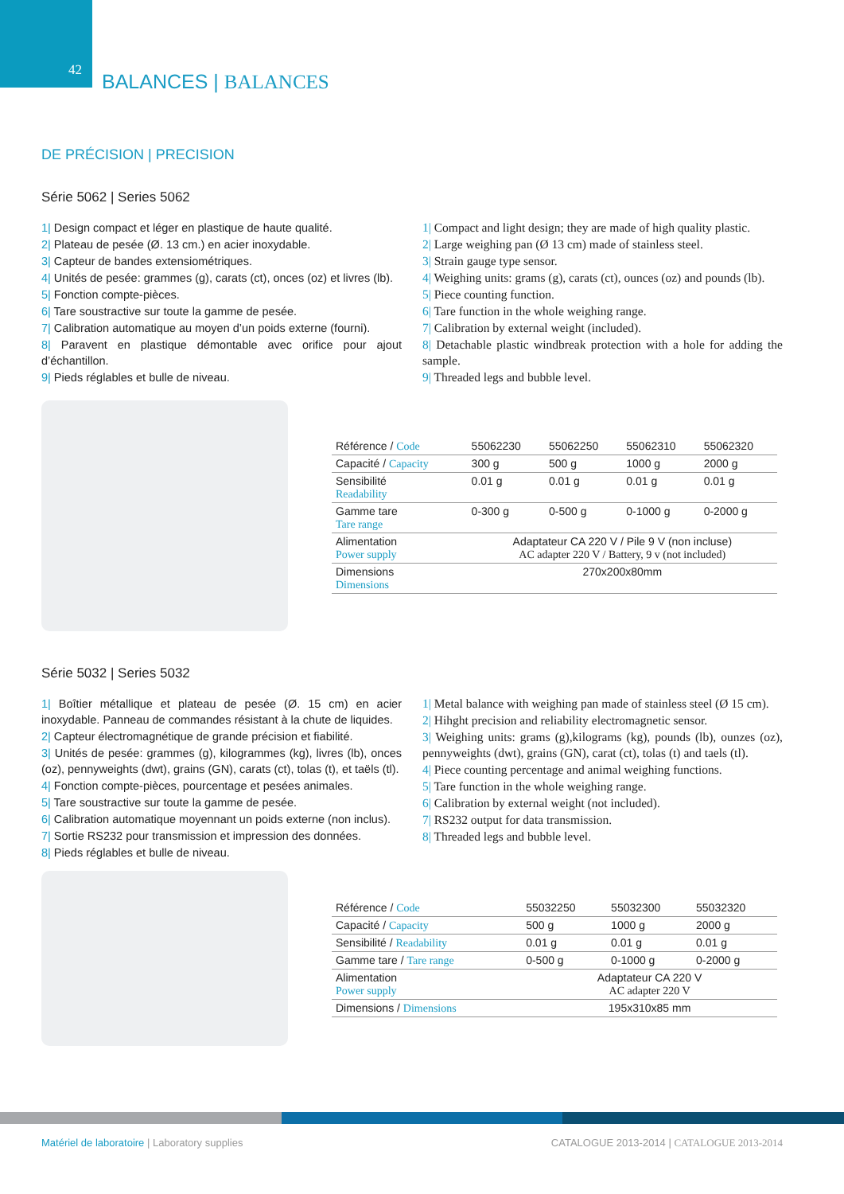42 BALANCES | BALANCES
DE PRÉCISION | PRECISION
Série 5062 | Series 5062
1| Design compact et léger en plastique de haute qualité.
2| Plateau de pesée (Ø. 13 cm.) en acier inoxydable.
3| Capteur de bandes extensiométriques.
4| Unités de pesée: grammes (g), carats (ct), onces (oz) et livres (lb).
5| Fonction compte-pièces.
6| Tare soustractive sur toute la gamme de pesée.
7| Calibration automatique au moyen d’un poids externe (fourni).
8| Paravent en plastique démontable avec orifice pour ajout d’échantillon.
9| Pieds réglables et bulle de niveau.
1| Compact and light design; they are made of high quality plastic.
2| Large weighing pan (Ø 13 cm) made of stainless steel.
3| Strain gauge type sensor.
4| Weighing units: grams (g), carats (ct), ounces (oz) and pounds (lb).
5| Piece counting function.
6| Tare function in the whole weighing range.
7| Calibration by external weight (included).
8| Detachable plastic windbreak protection with a hole for adding the sample.
9| Threaded legs and bubble level.
| Référence / Code | 55062230 | 55062250 | 55062310 | 55062320 |
| Capacité / Capacity | 300 g | 500 g | 1000 g | 2000 g |
| Sensibilité Readability | 0.01 g | 0.01 g | 0.01 g | 0.01 g |
| Gamme tare Tare range | 0-300 g | 0-500 g | 0-1000 g | 0-2000 g |
| Alimentation Power supply | Adaptateur CA 220 V / Pile 9 V (non incluse) AC adapter 220 V / Battery, 9 v (not included) | | | |
| Dimensions Dimensions | 270x200x80mm | | | |
Série 5032 | Series 5032
1| Boîtier métallique et plateau de pesée (Ø. 15 cm) en acier inoxydable. Panneau de commandes résistant à la chute de liquides.
2| Capteur électromagnétique de grande précision et fiabilité.
3| Unités de pesée: grammes (g), kilogrammes (kg), livres (lb), onces (oz), pennyweights (dwt), grains (GN), carats (ct), tolas (t), et taëls (tl).
4| Fonction compte-pièces, pourcentage et pesées animales.
5| Tare soustractive sur toute la gamme de pesée.
6| Calibration automatique moyennant un poids externe (non inclus).
7| Sortie RS232 pour transmission et impression des données.
8| Pieds réglables et bulle de niveau.
1| Metal balance with weighing pan made of stainless steel (Ø 15 cm).
2| Hihght precision and reliability electromagnetic sensor.
3| Weighing units: grams (g),kilograms (kg), pounds (lb), ounzes (oz), pennyweights (dwt), grains (GN), carat (ct), tolas (t) and taels (tl).
4| Piece counting percentage and animal weighing functions.
5| Tare function in the whole weighing range.
6| Calibration by external weight (not included).
7| RS232 output for data transmission.
8| Threaded legs and bubble level.
| Référence / Code | 55032250 | 55032300 | 55032320 |
| Capacité / Capacity | 500 g | 1000 g | 2000 g |
| Sensibilité / Readability | 0.01 g | 0.01 g | 0.01 g |
| Gamme tare / Tare range | 0-500 g | 0-1000 g | 0-2000 g |
| Alimentation Power supply | Adaptateur CA 220 V AC adapter 220 V | | |
| Dimensions / Dimensions | 195x310x85 mm | | |
Matériel de laboratoire | Laboratory supplies
CATALOGUE 2013-2014 | CATALOGUE 2013-2014